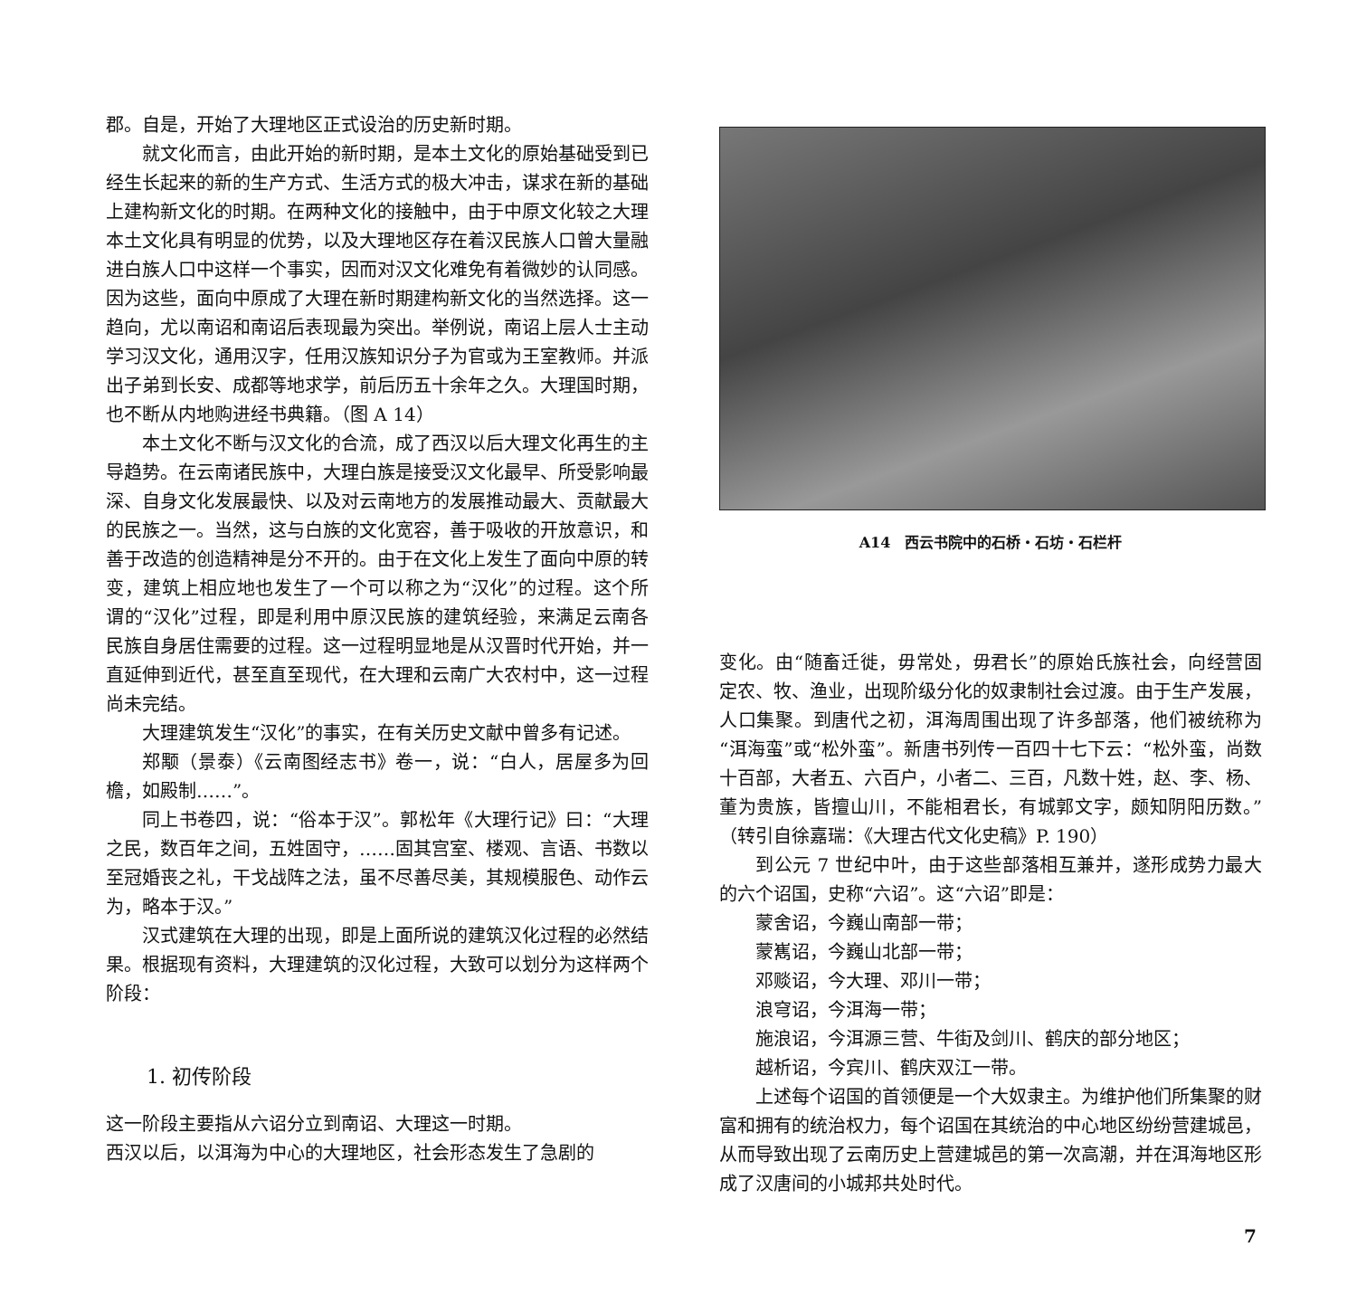郡。自是，开始了大理地区正式设治的历史新时期。
就文化而言，由此开始的新时期，是本土文化的原始基础受到已经生长起来的新的生产方式、生活方式的极大冲击，谋求在新的基础上建构新文化的时期。在两种文化的接触中，由于中原文化较之大理本土文化具有明显的优势，以及大理地区存在着汉民族人口曾大量融进白族人口中这样一个事实，因而对汉文化难免有着微妙的认同感。因为这些，面向中原成了大理在新时期建构新文化的当然选择。这一趋向，尤以南诏和南诏后表现最为突出。举例说，南诏上层人士主动学习汉文化，通用汉字，任用汉族知识分子为官或为王室教师。并派出子弟到长安、成都等地求学，前后历五十余年之久。大理国时期，也不断从内地购进经书典籍。（图 A 14）
本土文化不断与汉文化的合流，成了西汉以后大理文化再生的主导趋势。在云南诸民族中，大理白族是接受汉文化最早、所受影响最深、自身文化发展最快、以及对云南地方的发展推动最大、贡献最大的民族之一。当然，这与白族的文化宽容，善于吸收的开放意识，和善于改造的创造精神是分不开的。由于在文化上发生了面向中原的转变，建筑上相应地也发生了一个可以称之为“汉化”的过程。这个所谓的“汉化”过程，即是利用中原汉民族的建筑经验，来满足云南各民族自身居住需要的过程。这一过程明显地是从汉晋时代开始，并一直延伸到近代，甚至直至现代，在大理和云南广大农村中，这一过程尚未完结。
大理建筑发生“汉化”的事实，在有关历史文献中曾多有记述。
郑颙（景泰）《云南图经志书》卷一，说：“白人，居屋多为回檐，如殿制……”。
同上书卷四，说：“俗本于汉”。郭松年《大理行记》曰：“大理之民，数百年之间，五姓固守，……固其宫室、楼观、言语、书数以至冠婚丧之礼，干戈战阵之法，虽不尽善尽美，其规模服色、动作云为，略本于汉。”
汉式建筑在大理的出现，即是上面所说的建筑汉化过程的必然结果。根据现有资料，大理建筑的汉化过程，大致可以划分为这样两个阶段：
1. 初传阶段
这一阶段主要指从六诏分立到南诏、大理这一时期。
西汉以后，以洱海为中心的大理地区，社会形态发生了急剧的
A14　西云书院中的石桥・石坊・石栏杆
变化。由“随畜迁徙，毋常处，毋君长”的原始氏族社会，向经营固定农、牧、渔业，出现阶级分化的奴隶制社会过渡。由于生产发展，人口集聚。到唐代之初，洱海周围出现了许多部落，他们被统称为“洱海蛮”或“松外蛮”。新唐书列传一百四十七下云：“松外蛮，尚数十百部，大者五、六百户，小者二、三百，凡数十姓，赵、李、杨、董为贵族，皆擅山川，不能相君长，有城郭文字，颇知阴阳历数。”（转引自徐嘉瑞：《大理古代文化史稿》P. 190）
到公元 7 世纪中叶，由于这些部落相互兼并，遂形成势力最大的六个诏国，史称“六诏”。这“六诏”即是：
蒙舍诏，今巍山南部一带；
蒙嶲诏，今巍山北部一带；
邓赕诏，今大理、邓川一带；
浪穹诏，今洱海一带；
施浪诏，今洱源三营、牛街及剑川、鹤庆的部分地区；
越析诏，今宾川、鹤庆双江一带。
上述每个诏国的首领便是一个大奴隶主。为维护他们所集聚的财富和拥有的统治权力，每个诏国在其统治的中心地区纷纷营建城邑，从而导致出现了云南历史上营建城邑的第一次高潮，并在洱海地区形成了汉唐间的小城邦共处时代。
7